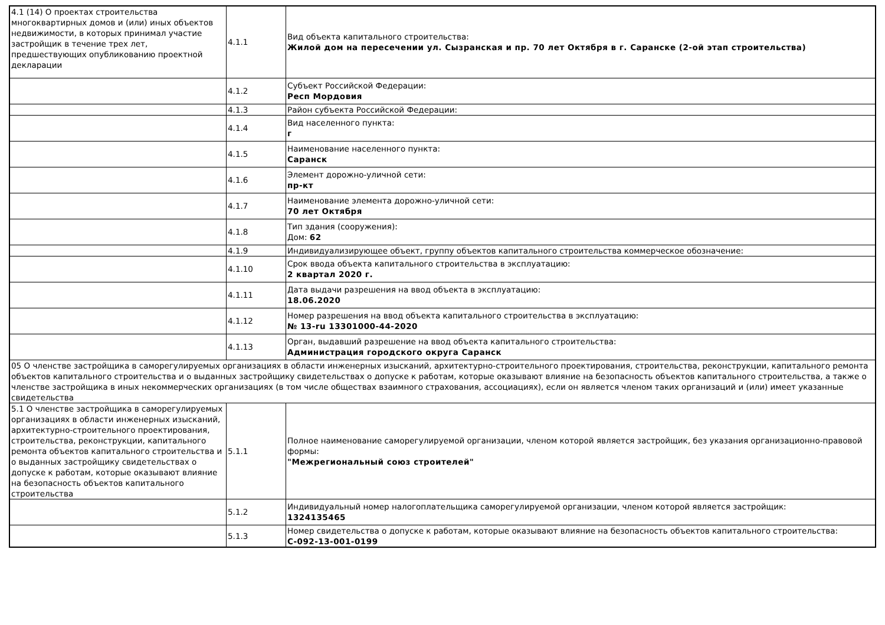| 4.1 (14) О проектах строительства многоквартирных домов и (или) иных объектов недвижимости, в которых принимал участие застройщик в течение трех лет, предшествующих опубликованию проектной декларации | 4.1.1 | Вид объекта капитального строительства: Жилой дом на пересечении ул. Сызранская и пр. 70 лет Октября в г. Саранске (2-ой этап строительства) |
| | 4.1.2 | Субъект Российской Федерации: Респ Мордовия |
| | 4.1.3 | Район субъекта Российской Федерации: |
| | 4.1.4 | Вид населенного пункта: г |
| | 4.1.5 | Наименование населенного пункта: Саранск |
| | 4.1.6 | Элемент дорожно-уличной сети: пр-кт |
| | 4.1.7 | Наименование элемента дорожно-уличной сети: 70 лет Октября |
| | 4.1.8 | Тип здания (сооружения): Дом: 62 |
| | 4.1.9 | Индивидуализирующее объект, группу объектов капитального строительства коммерческое обозначение: |
| | 4.1.10 | Срок ввода объекта капитального строительства в эксплуатацию: 2 квартал 2020 г. |
| | 4.1.11 | Дата выдачи разрешения на ввод объекта в эксплуатацию: 18.06.2020 |
| | 4.1.12 | Номер разрешения на ввод объекта капитального строительства в эксплуатацию: № 13-ru 13301000-44-2020 |
| | 4.1.13 | Орган, выдавший разрешение на ввод объекта капитального строительства: Администрация городского округа Саранск |
| 05 О членстве застройщика в саморегулируемых организациях в области инженерных изысканий, архитектурно-строительного проектирования, строительства, реконструкции, капитального ремонта объектов капитального строительства и о выданных застройщику свидетельствах о допуске к работам, которые оказывают влияние на безопасность объектов капитального строительства, а также о членстве застройщика в иных некоммерческих организациях (в том числе обществах взаимного страхования, ассоциациях), если он является членом таких организаций и (или) имеет указанные свидетельства | | |
| 5.1 О членстве застройщика в саморегулируемых организациях в области инженерных изысканий, архитектурно-строительного проектирования, строительства, реконструкции, капитального ремонта объектов капитального строительства и о выданных застройщику свидетельствах о допуске к работам, которые оказывают влияние на безопасность объектов капитального строительства | 5.1.1 | Полное наименование саморегулируемой организации, членом которой является застройщик, без указания организационно-правовой формы: "Межрегиональный союз строителей" |
| | 5.1.2 | Индивидуальный номер налогоплательщика саморегулируемой организации, членом которой является застройщик: 1324135465 |
| | 5.1.3 | Номер свидетельства о допуске к работам, которые оказывают влияние на безопасность объектов капитального строительства: С-092-13-001-0199 |